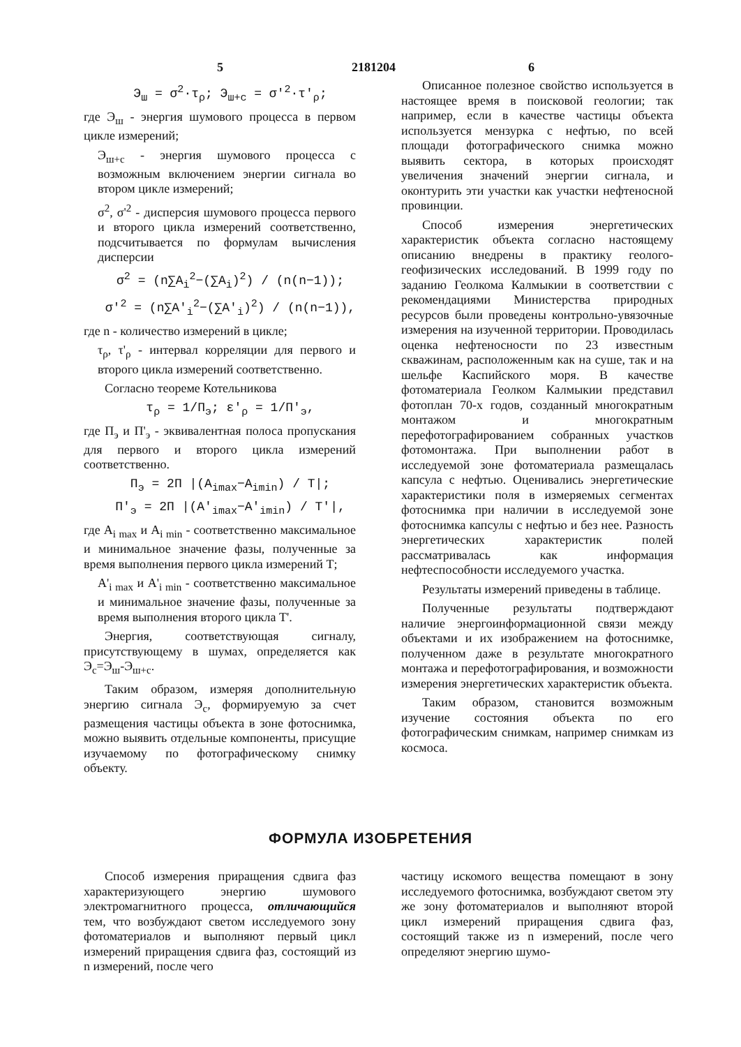5 2181204 6
Э<sub>ш</sub> = σ<sup>2</sup>·τ<sub>ρ</sub>; Э<sub>ш+с</sub> = σ'<sup>2</sup>·τ'<sub>ρ</sub>;
где Э<sub>ш</sub> - энергия шумового процесса в первом цикле измерений;
Э<sub>ш+с</sub> - энергия шумового процесса с возможным включением энергии сигнала во втором цикле измерений;
σ<sup>2</sup>, σ'<sup>2</sup> - дисперсия шумового процесса первого и второго цикла измерений соответственно, подсчитывается по формулам вычисления дисперсии
σ<sup>2</sup> = (n∑A<sub>i</sub><sup>2</sup>−(∑A<sub>i</sub>)<sup>2</sup>) / (n(n−1));
σ'<sup>2</sup> = (n∑A'<sub>i</sub><sup>2</sup>−(∑A'<sub>i</sub>)<sup>2</sup>) / (n(n−1)),
где n - количество измерений в цикле;
τ<sub>ρ</sub>, τ'<sub>ρ</sub> - интервал корреляции для первого и второго цикла измерений соответственно.
Согласно теореме Котельникова
τ<sub>ρ</sub> = 1/П<sub>э</sub>; ε'<sub>ρ</sub> = 1/П'<sub>э</sub>,
где П<sub>э</sub> и П'<sub>э</sub> - эквивалентная полоса пропускания для первого и второго цикла измерений соответственно.
П<sub>э</sub> = 2П |(A<sub>imax</sub>−A<sub>imin</sub>) / T|;
П'<sub>э</sub> = 2П |(A'<sub>imax</sub>−A'<sub>imin</sub>) / T'|,
где A<sub>i max</sub> и A<sub>i min</sub> - соответственно максимальное и минимальное значение фазы, полученные за время выполнения первого цикла измерений Т;
A'<sub>i max</sub> и A'<sub>i min</sub> - соответственно максимальное и минимальное значение фазы, полученные за время выполнения второго цикла Т'.
Энергия, соответствующая сигналу, присутствующему в шумах, определяется как Э<sub>с</sub>=Э<sub>ш</sub>-Э<sub>ш+с</sub>.
Таким образом, измеряя дополнительную энергию сигнала Э<sub>с</sub>, формируемую за счет размещения частицы объекта в зоне фотоснимка, можно выявить отдельные компоненты, присущие изучаемому по фотографическому снимку объекту.
Описанное полезное свойство используется в настоящее время в поисковой геологии; так например, если в качестве частицы объекта используется мензурка с нефтью, по всей площади фотографического снимка можно выявить сектора, в которых происходят увеличения значений энергии сигнала, и оконтурить эти участки как участки нефтеносной провинции.
Способ измерения энергетических характеристик объекта согласно настоящему описанию внедрены в практику геолого-геофизических исследований. В 1999 году по заданию Геолкома Калмыкии в соответствии с рекомендациями Министерства природных ресурсов были проведены контрольно-увязочные измерения на изученной территории. Проводилась оценка нефтеносности по 23 известным скважинам, расположенным как на суше, так и на шельфе Каспийского моря. В качестве фотоматериала Геолком Калмыкии представил фотоплан 70-х годов, созданный многократным монтажом и многократным перефотографированием собранных участков фотомонтажа. При выполнении работ в исследуемой зоне фотоматериала размещалась капсула с нефтью. Оценивались энергетические характеристики поля в измеряемых сегментах фотоснимка при наличии в исследуемой зоне фотоснимка капсулы с нефтью и без нее. Разность энергетических характеристик полей рассматривалась как информация нефтеспособности исследуемого участка.
Результаты измерений приведены в таблице.
Полученные результаты подтверждают наличие энергоинформационной связи между объектами и их изображением на фотоснимке, полученном даже в результате многократного монтажа и перефотографирования, и возможности измерения энергетических характеристик объекта.
Таким образом, становится возможным изучение состояния объекта по его фотографическим снимкам, например снимкам из космоса.
ФОРМУЛА ИЗОБРЕТЕНИЯ
Способ измерения приращения сдвига фаз характеризующего энергию шумового электромагнитного процесса, отличающийся тем, что возбуждают светом исследуемого зону фотоматериалов и выполняют первый цикл измерений приращения сдвига фаз, состоящий из n измерений, после чего
частицу искомого вещества помещают в зону исследуемого фотоснимка, возбуждают светом эту же зону фотоматериалов и выполняют второй цикл измерений приращения сдвига фаз, состоящий также из n измерений, после чего определяют энергию шумо-